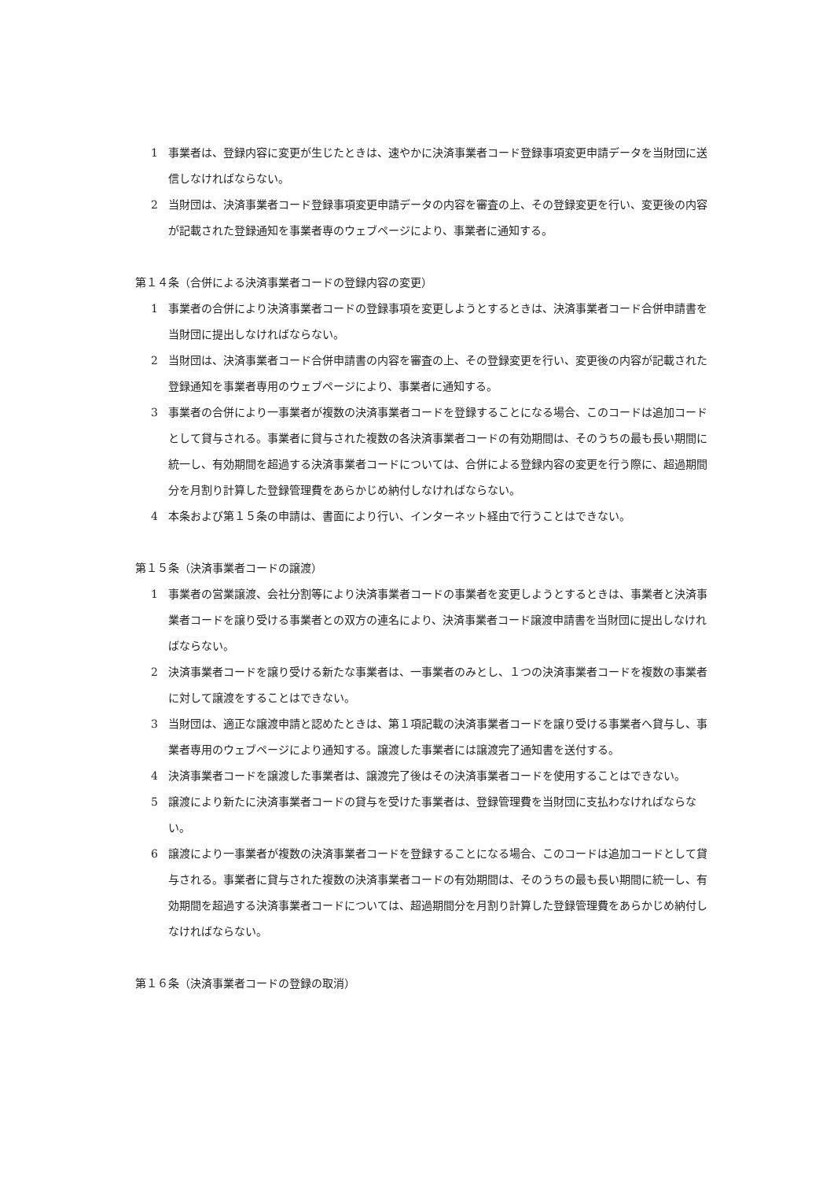1 事業者は、登録内容に変更が生じたときは、速やかに決済事業者コード登録事項変更申請データを当財団に送信しなければならない。
2 当財団は、決済事業者コード登録事項変更申請データの内容を審査の上、その登録変更を行い、変更後の内容が記載された登録通知を事業者専のウェブページにより、事業者に通知する。
第１４条（合併による決済事業者コードの登録内容の変更）
1 事業者の合併により決済事業者コードの登録事項を変更しようとするときは、決済事業者コード合併申請書を当財団に提出しなければならない。
2 当財団は、決済事業者コード合併申請書の内容を審査の上、その登録変更を行い、変更後の内容が記載された登録通知を事業者専用のウェブページにより、事業者に通知する。
3 事業者の合併により一事業者が複数の決済事業者コードを登録することになる場合、このコードは追加コードとして貸与される。事業者に貸与された複数の各決済事業者コードの有効期間は、そのうちの最も長い期間に統一し、有効期間を超過する決済事業者コードについては、合併による登録内容の変更を行う際に、超過期間分を月割り計算した登録管理費をあらかじめ納付しなければならない。
4 本条および第１５条の申請は、書面により行い、インターネット経由で行うことはできない。
第１５条（決済事業者コードの譲渡）
1 事業者の営業譲渡、会社分割等により決済事業者コードの事業者を変更しようとするときは、事業者と決済事業者コードを譲り受ける事業者との双方の連名により、決済事業者コード譲渡申請書を当財団に提出しなければならない。
2 決済事業者コードを譲り受ける新たな事業者は、一事業者のみとし、１つの決済事業者コードを複数の事業者に対して譲渡をすることはできない。
3 当財団は、適正な譲渡申請と認めたときは、第１項記載の決済事業者コードを譲り受ける事業者へ貸与し、事業者専用のウェブページにより通知する。譲渡した事業者には譲渡完了通知書を送付する。
4 決済事業者コードを譲渡した事業者は、譲渡完了後はその決済事業者コードを使用することはできない。
5 譲渡により新たに決済事業者コードの貸与を受けた事業者は、登録管理費を当財団に支払わなければならない。
6 譲渡により一事業者が複数の決済事業者コードを登録することになる場合、このコードは追加コードとして貸与される。事業者に貸与された複数の決済事業者コードの有効期間は、そのうちの最も長い期間に統一し、有効期間を超過する決済事業者コードについては、超過期間分を月割り計算した登録管理費をあらかじめ納付しなければならない。
第１６条（決済事業者コードの登録の取消）